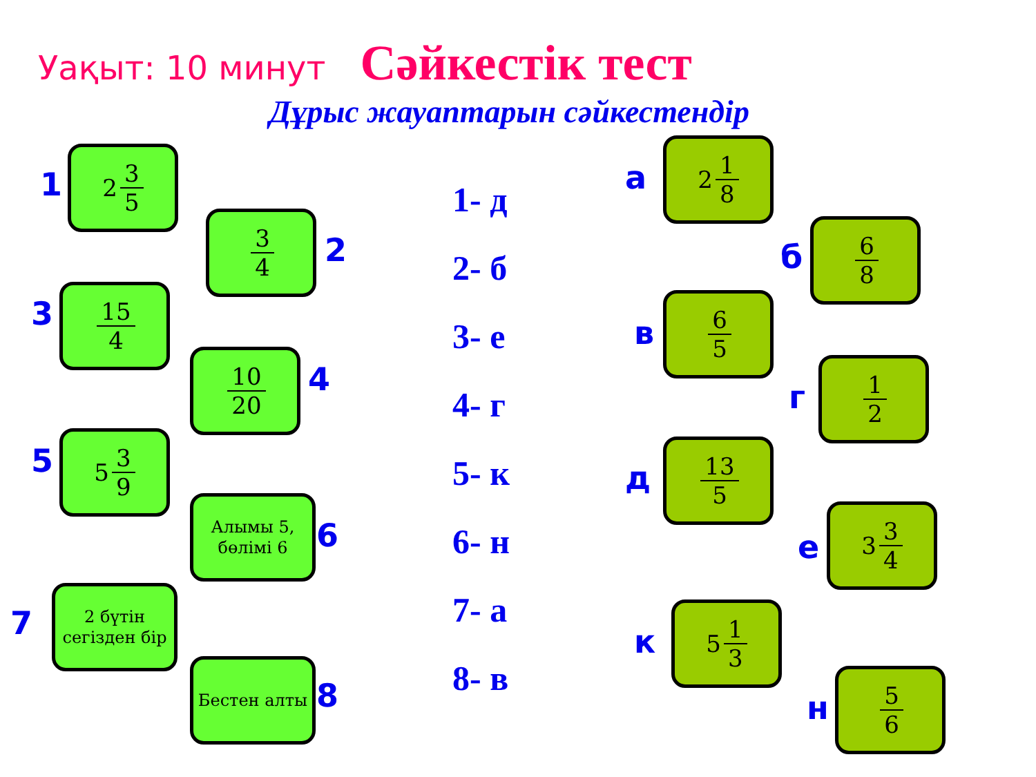Уақыт: 10 минут Сәйкестік тест
Дұрыс жауаптарын сәйкестендір
1
2 3 5
3 4
2
3 15 4
10 20 4
5 5 3 9
Алымы 5, бөлімі 6
6
7
2 бүтін сегізден бір
Бестен алты
8
1- д
2- б
3- е
4- г
5- к
6- н
7- а
8- в
а
2 1 8
б
6 8
в
6 5
г
1 2
д
13 5
е
3 3 4
к
5 1 3
н
5 6